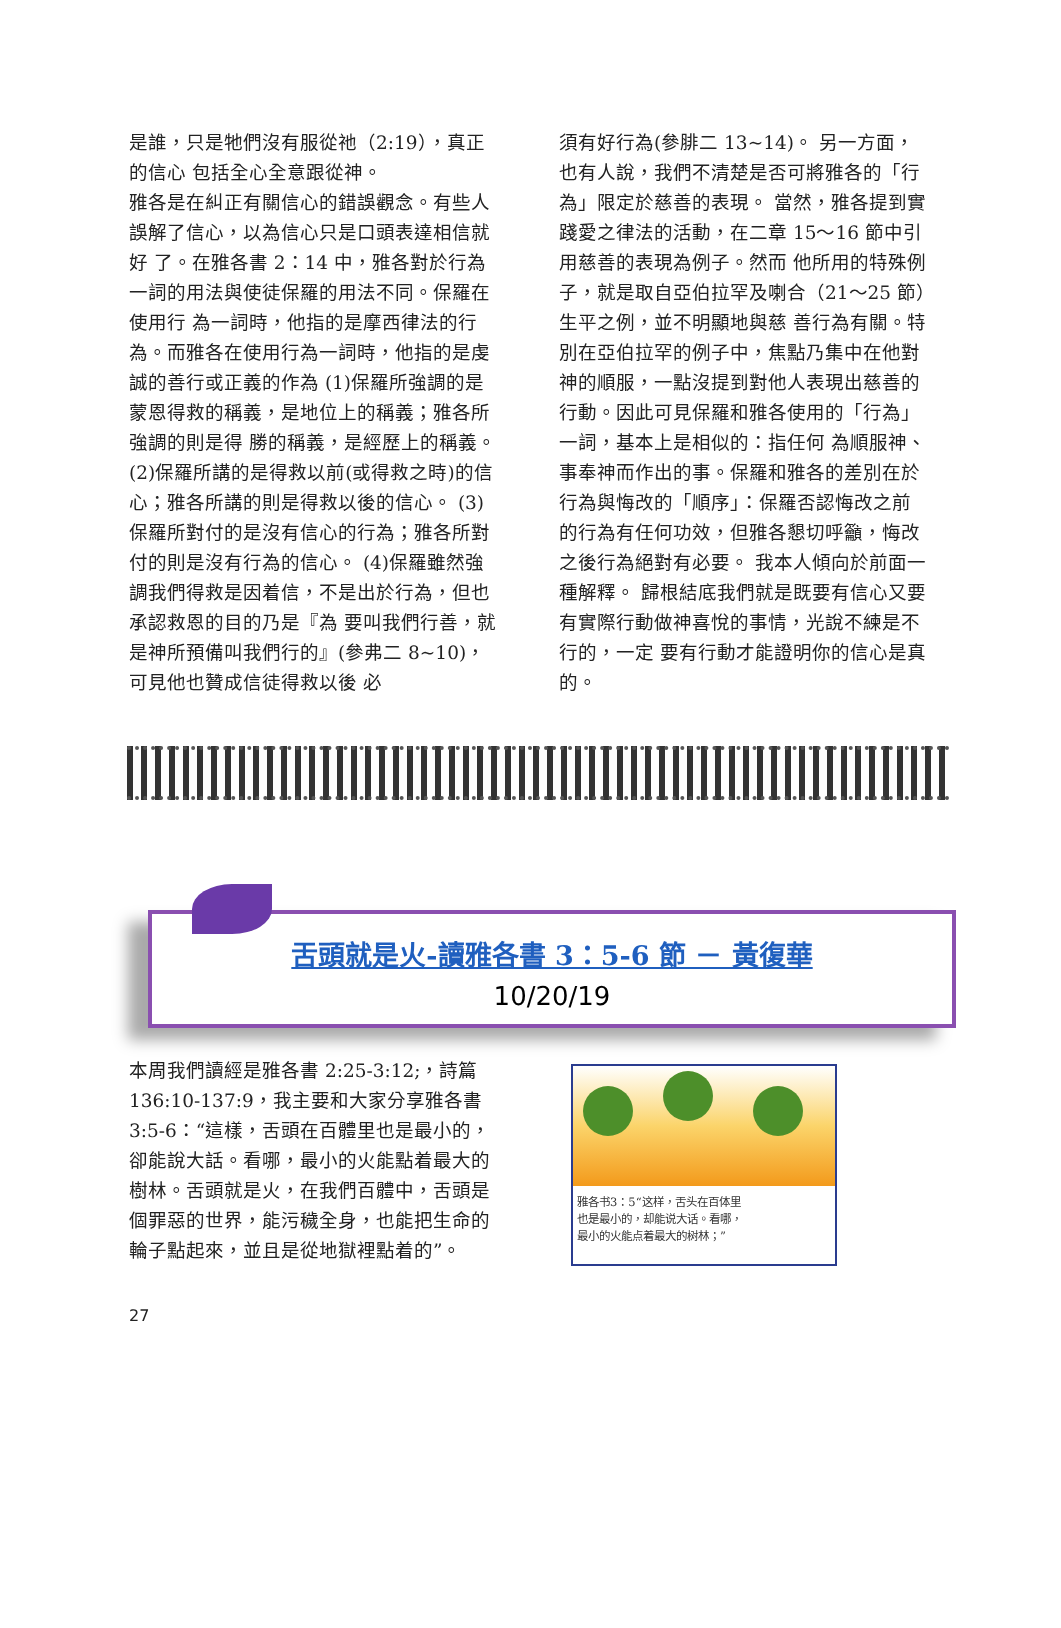是誰，只是牠們沒有服從祂（2:19），真正的信心 包括全心全意跟從神。
雅各是在糾正有關信心的錯誤觀念。有些人誤解了信心，以為信心只是口頭表達相信就好 了。在雅各書 2：14 中，雅各對於行為一詞的用法與使徒保羅的用法不同。保羅在使用行 為一詞時，他指的是摩西律法的行為。而雅各在使用行為一詞時，他指的是虔誠的善行或正義的作為 (1)保羅所強調的是蒙恩得救的稱義，是地位上的稱義；雅各所強調的則是得 勝的稱義，是經歷上的稱義。 (2)保羅所講的是得救以前(或得救之時)的信心；雅各所講的則是得救以後的信心。 (3)保羅所對付的是沒有信心的行為；雅各所對付的則是沒有行為的信心。 (4)保羅雖然強調我們得救是因着信，不是出於行為，但也承認救恩的目的乃是『為 要叫我們行善，就是神所預備叫我們行的』(參弗二 8~10)，可見他也贊成信徒得救以後 必
須有好行為(參腓二 13~14)。 另一方面，也有人說，我們不清楚是否可將雅各的「行為」限定於慈善的表現。 當然，雅各提到實踐愛之律法的活動，在二章 15～16 節中引用慈善的表現為例子。然而 他所用的特殊例子，就是取自亞伯拉罕及喇合（21～25 節）生平之例，並不明顯地與慈 善行為有關。特別在亞伯拉罕的例子中，焦點乃集中在他對神的順服，一點沒提到對他人表現出慈善的行動。因此可見保羅和雅各使用的「行為」一詞，基本上是相似的：指任何 為順服神、事奉神而作出的事。保羅和雅各的差別在於行為與悔改的「順序」：保羅否認悔改之前的行為有任何功效，但雅各懇切呼籲，悔改之後行為絕對有必要。 我本人傾向於前面一種解釋。 歸根結底我們就是既要有信心又要有實際行動做神喜悅的事情，光說不練是不行的，一定 要有行動才能證明你的信心是真的。
舌頭就是火-讀雅各書 3：5-6 節 － 黃復華
10/20/19
本周我們讀經是雅各書 2:25-3:12;，詩篇 136:10-137:9，我主要和大家分享雅各書 3:5-6：“這樣，舌頭在百體里也是最小的，卻能說大話。看哪，最小的火能點着最大的樹林。舌頭就是火，在我們百體中，舌頭是個罪惡的世界，能污穢全身，也能把生命的輪子點起來，並且是從地獄裡點着的”。
雅各书3：5“这样，舌头在百体里
也是最小的，却能说大话。看哪，
最小的火能点着最大的树林；”
27